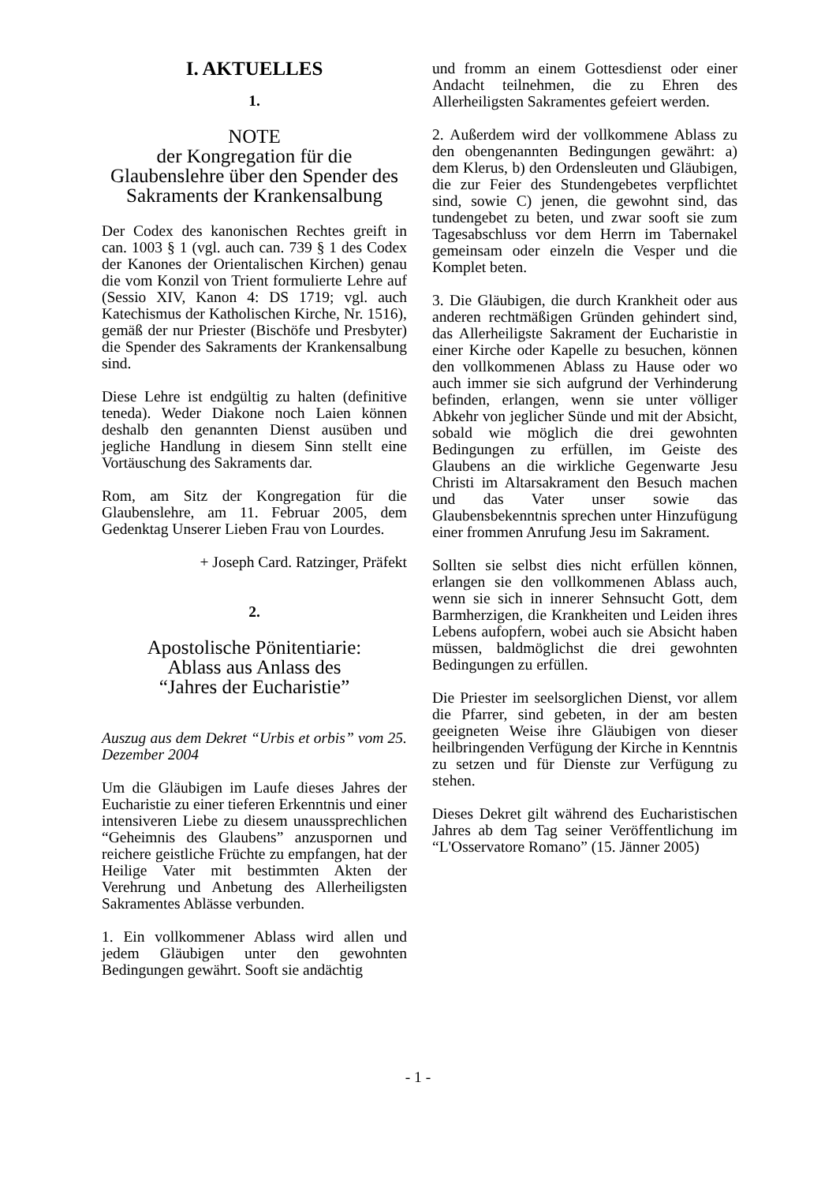I. AKTUELLES
1.
NOTE
der Kongregation für die Glaubenslehre über den Spender des Sakraments der Krankensalbung
Der Codex des kanonischen Rechtes greift in can. 1003 § 1 (vgl. auch can. 739 § 1 des Codex der Kanones der Orientalischen Kirchen) genau die vom Konzil von Trient formulierte Lehre auf (Sessio XIV, Kanon 4: DS 1719; vgl. auch Katechismus der Katholischen Kirche, Nr. 1516), gemäß der nur Priester (Bischöfe und Presbyter) die Spender des Sakraments der Krankensalbung sind.
Diese Lehre ist endgültig zu halten (definitive teneda). Weder Diakone noch Laien können deshalb den genannten Dienst ausüben und jegliche Handlung in diesem Sinn stellt eine Vortäuschung des Sakraments dar.
Rom, am Sitz der Kongregation für die Glaubenslehre, am 11. Februar 2005, dem Gedenktag Unserer Lieben Frau von Lourdes.
+ Joseph Card. Ratzinger, Präfekt
2.
Apostolische Pönitentiarie:
Ablass aus Anlass des
“Jahres der Eucharistie”
Auszug aus dem Dekret “Urbis et orbis” vom 25. Dezember 2004
Um die Gläubigen im Laufe dieses Jahres der Eucharistie zu einer tieferen Erkenntnis und einer intensiveren Liebe zu diesem unaussprechlichen “Geheimnis des Glaubens” anzuspornen und reichere geistliche Früchte zu empfangen, hat der Heilige Vater mit bestimmten Akten der Verehrung und Anbetung des Allerheiligsten Sakramentes Ablässe verbunden.
1. Ein vollkommener Ablass wird allen und jedem Gläubigen unter den gewohnten Bedingungen gewährt. Sooft sie andächtig
und fromm an einem Gottesdienst oder einer Andacht teilnehmen, die zu Ehren des Allerheiligsten Sakramentes gefeiert werden.
2. Außerdem wird der vollkommene Ablass zu den obengenannten Bedingungen gewährt: a) dem Klerus, b) den Ordensleuten und Gläubigen, die zur Feier des Stundengebetes verpflichtet sind, sowie C) jenen, die gewohnt sind, das tundengebet zu beten, und zwar sooft sie zum Tagesabschluss vor dem Herrn im Tabernakel gemeinsam oder einzeln die Vesper und die Komplet beten.
3. Die Gläubigen, die durch Krankheit oder aus anderen rechtmäßigen Gründen gehindert sind, das Allerheiligste Sakrament der Eucharistie in einer Kirche oder Kapelle zu besuchen, können den vollkommenen Ablass zu Hause oder wo auch immer sie sich aufgrund der Verhinderung befinden, erlangen, wenn sie unter völliger Abkehr von jeglicher Sünde und mit der Absicht, sobald wie möglich die drei gewohnten Bedingungen zu erfüllen, im Geiste des Glaubens an die wirkliche Gegenwarte Jesu Christi im Altarsakrament den Besuch machen und das Vater unser sowie das Glaubensbekenntnis sprechen unter Hinzufügung einer frommen Anrufung Jesu im Sakrament.
Sollten sie selbst dies nicht erfüllen können, erlangen sie den vollkommenen Ablass auch, wenn sie sich in innerer Sehnsucht Gott, dem Barmherzigen, die Krankheiten und Leiden ihres Lebens aufopfern, wobei auch sie Absicht haben müssen, baldmöglichst die drei gewohnten Bedingungen zu erfüllen.
Die Priester im seelsorglichen Dienst, vor allem die Pfarrer, sind gebeten, in der am besten geeigneten Weise ihre Gläubigen von dieser heilbringenden Verfügung der Kirche in Kenntnis zu setzen und für Dienste zur Verfügung zu stehen.
Dieses Dekret gilt während des Eucharistischen Jahres ab dem Tag seiner Veröffentlichung im “L'Osservatore Romano” (15. Jänner 2005)
- 1 -